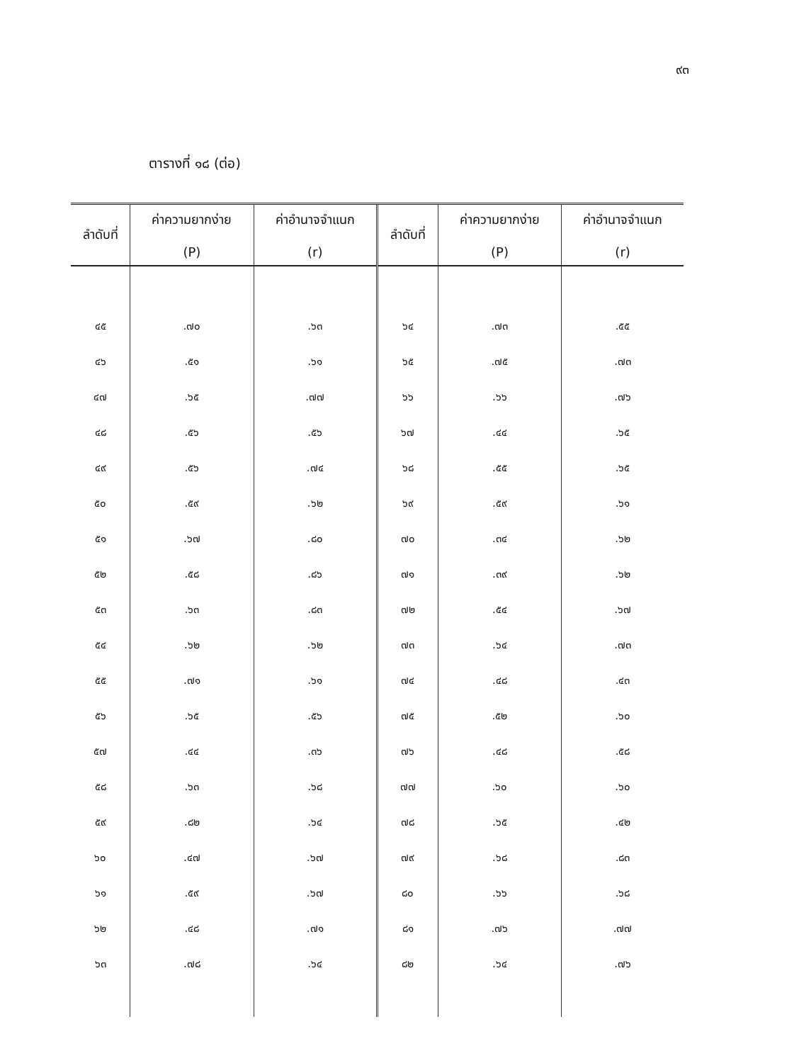๙๓
ตารางที่ ๑๘ (ต่อ)
| ลำดับที่ | ค่าความยากง่าย (P) | ค่าอำนาจจำแนก (r) | ลำดับที่ | ค่าความยากง่าย (P) | ค่าอำนาจจำแนก (r) |
| --- | --- | --- | --- | --- | --- |
| ๔๕ | .๗๐ | .๖๓ | ๖๔ | .๗๓ | .๕๕ |
| ๔๖ | .๕๑ | .๖๑ | ๖๕ | .๗๕ | .๗๓ |
| ๔๗ | .๖๕ | .๗๗ | ๖๖ | .๖๖ | .๗๖ |
| ๔๘ | .๕๖ | .๕๖ | ๖๗ | .๔๔ | .๖๕ |
| ๔๙ | .๕๖ | .๗๔ | ๖๘ | .๕๕ | .๖๕ |
| ๕๐ | .๕๙ | .๖๒ | ๖๙ | .๕๙ | .๖๑ |
| ๕๑ | .๖๗ | .๘๐ | ๗๐ | .๓๔ | .๖๒ |
| ๕๒ | .๕๘ | .๘๖ | ๗๑ | .๓๙ | .๖๒ |
| ๕๓ | .๖๓ | .๘๓ | ๗๒ | .๕๔ | .๖๗ |
| ๕๔ | .๖๒ | .๖๒ | ๗๓ | .๖๔ | .๗๓ |
| ๕๕ | .๗๑ | .๖๑ | ๗๔ | .๔๘ | .๔๓ |
| ๕๖ | .๖๕ | .๕๖ | ๗๕ | .๕๒ | .๖๐ |
| ๕๗ | .๔๔ | .๓๖ | ๗๖ | .๔๘ | .๕๘ |
| ๕๘ | .๖๓ | .๖๘ | ๗๗ | .๖๐ | .๖๐ |
| ๕๙ | .๘๒ | .๖๔ | ๗๘ | .๖๕ | .๔๒ |
| ๖๐ | .๔๗ | .๖๗ | ๗๙ | .๖๘ | .๘๓ |
| ๖๑ | .๕๙ | .๖๗ | ๘๐ | .๖๖ | .๖๘ |
| ๖๒ | .๔๘ | .๗๑ | ๘๑ | .๗๖ | .๗๗ |
| ๖๓ | .๗๘ | .๖๔ | ๘๒ | .๖๔ | .๗๖ |